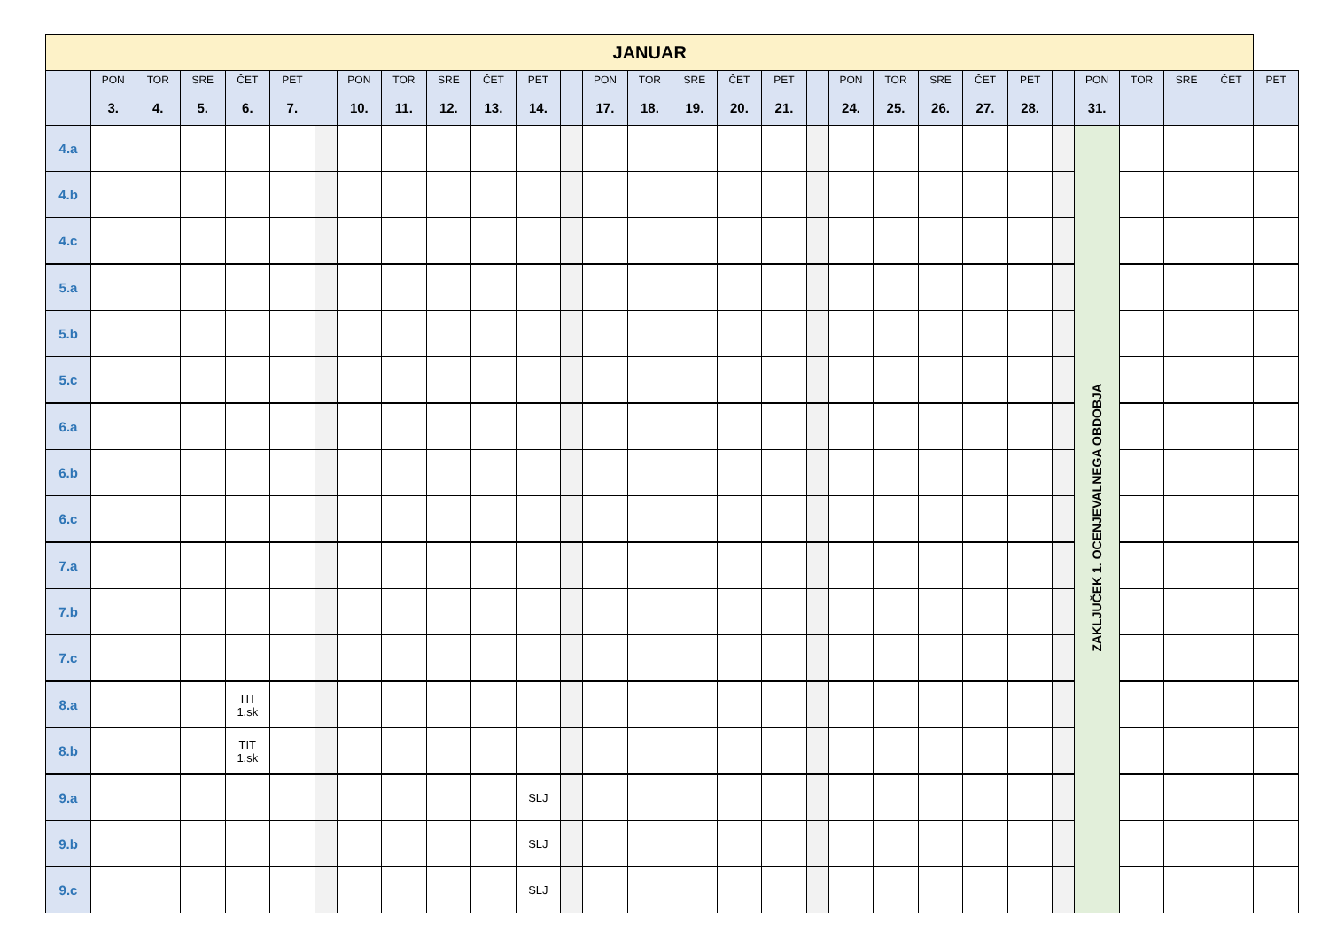| JANUAR | | | | | | | | | | | | | | | | | | | | | | | | | | | | | |
| --- | --- | --- | --- | --- | --- | --- | --- | --- | --- | --- | --- | --- | --- | --- | --- | --- | --- | --- | --- | --- | --- | --- | --- | --- | --- | --- | --- | --- | --- |
| | PON | TOR | SRE | ČET | PET | | PON | TOR | SRE | ČET | PET | | PON | TOR | SRE | ČET | PET | | PON | TOR | SRE | ČET | PET | | PON | TOR | SRE | ČET | PET |
| | 3. | 4. | 5. | 6. | 7. | | 10. | 11. | 12. | 13. | 14. | | 17. | 18. | 19. | 20. | 21. | | 24. | 25. | 26. | 27. | 28. | | 31. | | | | |
| 4.a | | | | | | | | | | | | | | | | | | | | | | | | | ZAKLJUČEK 1. OCENJEVALNEGA OBDOBJA | | | | |
| 4.b | | | | | | | | | | | | | | | | | | | | | | | | | | | | | |
| 4.c | | | | | | | | | | | | | | | | | | | | | | | | | | | | | |
| 5.a | | | | | | | | | | | | | | | | | | | | | | | | | | | | | |
| 5.b | | | | | | | | | | | | | | | | | | | | | | | | | | | | | |
| 5.c | | | | | | | | | | | | | | | | | | | | | | | | | | | | | |
| 6.a | | | | | | | | | | | | | | | | | | | | | | | | | | | | | |
| 6.b | | | | | | | | | | | | | | | | | | | | | | | | | | | | | |
| 6.c | | | | | | | | | | | | | | | | | | | | | | | | | | | | | |
| 7.a | | | | | | | | | | | | | | | | | | | | | | | | | | | | | |
| 7.b | | | | | | | | | | | | | | | | | | | | | | | | | | | | | |
| 7.c | | | | | | | | | | | | | | | | | | | | | | | | | | | | | |
| 8.a | | | | TIT 1.sk | | | | | | | | | | | | | | | | | | | | | | | | | |
| 8.b | | | | TIT 1.sk | | | | | | | | | | | | | | | | | | | | | | | | | |
| 9.a | | | | | | | | | | | SLJ | | | | | | | | | | | | | | | | | | |
| 9.b | | | | | | | | | | | SLJ | | | | | | | | | | | | | | | | | | |
| 9.c | | | | | | | | | | | SLJ | | | | | | | | | | | | | | | | | | |